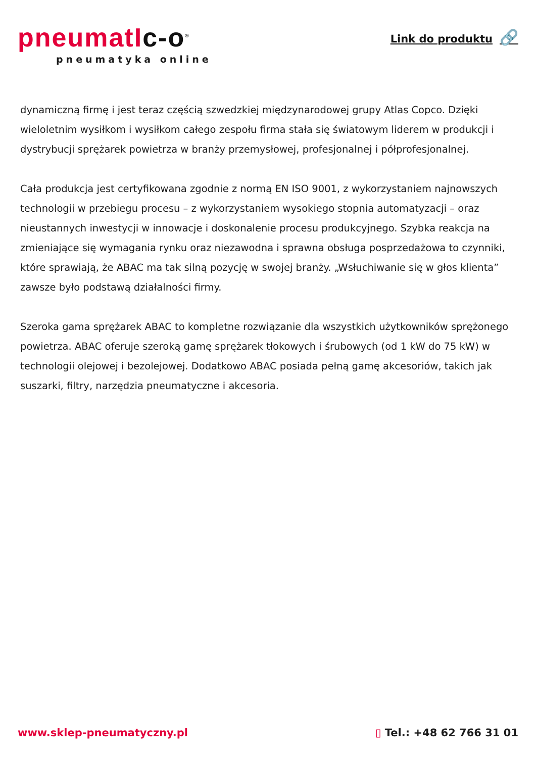pneumatIc-o<sup>®</sup>
pneumatyka online
Link do produktu 🔗
dynamiczną firmę i jest teraz częścią szwedzkiej międzynarodowej grupy Atlas Copco. Dzięki wieloletnim wysiłkom i wysiłkom całego zespołu firma stała się światowym liderem w produkcji i dystrybucji sprężarek powietrza w branży przemysłowej, profesjonalnej i półprofesjonalnej.
Cała produkcja jest certyfikowana zgodnie z normą EN ISO 9001, z wykorzystaniem najnowszych technologii w przebiegu procesu – z wykorzystaniem wysokiego stopnia automatyzacji – oraz nieustannych inwestycji w innowacje i doskonalenie procesu produkcyjnego. Szybka reakcja na zmieniające się wymagania rynku oraz niezawodna i sprawna obsługa posprzedażowa to czynniki, które sprawiają, że ABAC ma tak silną pozycję w swojej branży. „Wsłuchiwanie się w głos klienta” zawsze było podstawą działalności firmy.
Szeroka gama sprężarek ABAC to kompletne rozwiązanie dla wszystkich użytkowników sprężonego powietrza. ABAC oferuje szeroką gamę sprężarek tłokowych i śrubowych (od 1 kW do 75 kW) w technologii olejowej i bezolejowej. Dodatkowo ABAC posiada pełną gamę akcesoriów, takich jak suszarki, filtry, narzędzia pneumatyczne i akcesoria.
www.sklep-pneumatyczny.pl ▯ Tel.: +48 62 766 31 01